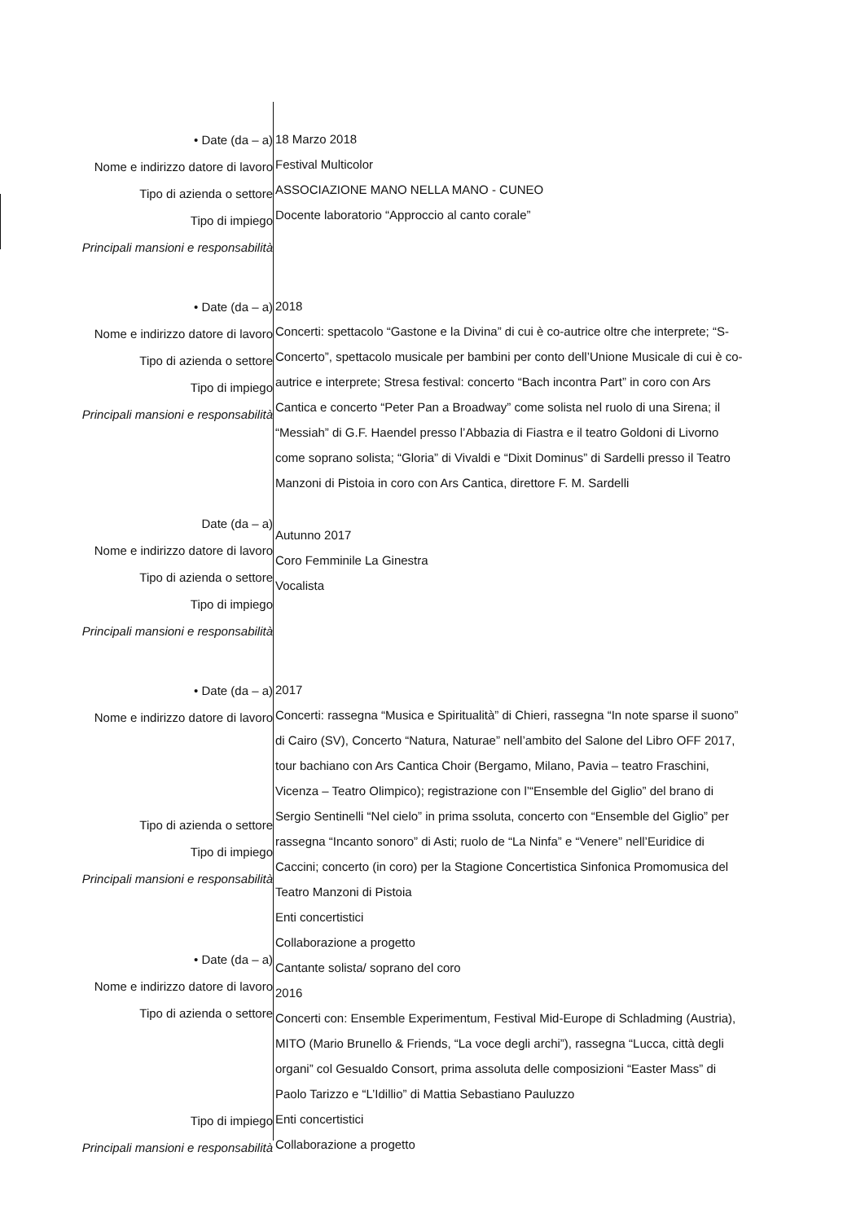• Date (da – a)
Nome e indirizzo datore di lavoro
Tipo di azienda o settore
Tipo di impiego
Principali mansioni e responsabilità
18 Marzo 2018
Festival Multicolor
ASSOCIAZIONE MANO NELLA MANO - CUNEO
Docente laboratorio “Approccio al canto corale”
• Date (da – a)
Nome e indirizzo datore di lavoro
Tipo di azienda o settore
Tipo di impiego
Principali mansioni e responsabilità
2018
Concerti: spettacolo “Gastone e la Divina” di cui è co-autrice oltre che interprete; “S-Concerto”, spettacolo musicale per bambini per conto dell’Unione Musicale di cui è co-autrice e interprete; Stresa festival: concerto “Bach incontra Part” in coro con Ars Cantica e concerto “Peter Pan a Broadway” come solista nel ruolo di una Sirena; il “Messiah” di G.F. Haendel presso l’Abbazia di Fiastra e il teatro Goldoni di Livorno come soprano solista; “Gloria” di Vivaldi e “Dixit Dominus” di Sardelli presso il Teatro Manzoni di Pistoia in coro con Ars Cantica, direttore F. M. Sardelli
Date (da – a)
Nome e indirizzo datore di lavoro
Tipo di azienda o settore
Tipo di impiego
Principali mansioni e responsabilità
Autunno 2017
Coro Femminile La Ginestra
Vocalista
• Date (da – a)
Nome e indirizzo datore di lavoro
Tipo di azienda o settore
Tipo di impiego
Principali mansioni e responsabilità
• Date (da – a)
Nome e indirizzo datore di lavoro
Tipo di azienda o settore
Tipo di impiego
Principali mansioni e responsabilità
2017
Concerti: rassegna “Musica e Spiritualità” di Chieri, rassegna “In note sparse il suono” di Cairo (SV), Concerto “Natura, Naturae” nell’ambito del Salone del Libro OFF 2017, tour bachiano con Ars Cantica Choir (Bergamo, Milano, Pavia – teatro Fraschini, Vicenza – Teatro Olimpico); registrazione con l’“Ensemble del Giglio” del brano di Sergio Sentinelli “Nel cielo” in prima ssoluta, concerto con “Ensemble del Giglio” per rassegna “Incanto sonoro” di Asti; ruolo de “La Ninfa” e “Venere” nell’Euridice di Caccini; concerto (in coro) per la Stagione Concertistica Sinfonica Promomusica del Teatro Manzoni di Pistoia
Enti concertistici
Collaborazione a progetto
Cantante solista/ soprano del coro
2016
Concerti con: Ensemble Experimentum, Festival Mid-Europe di Schladming (Austria), MITO (Mario Brunello & Friends, “La voce degli archi”), rassegna “Lucca, città degli organi” col Gesualdo Consort, prima assoluta delle composizioni “Easter Mass” di Paolo Tarizzo e “L’Idillio” di Mattia Sebastiano Pauluzzo
Enti concertistici
Collaborazione a progetto